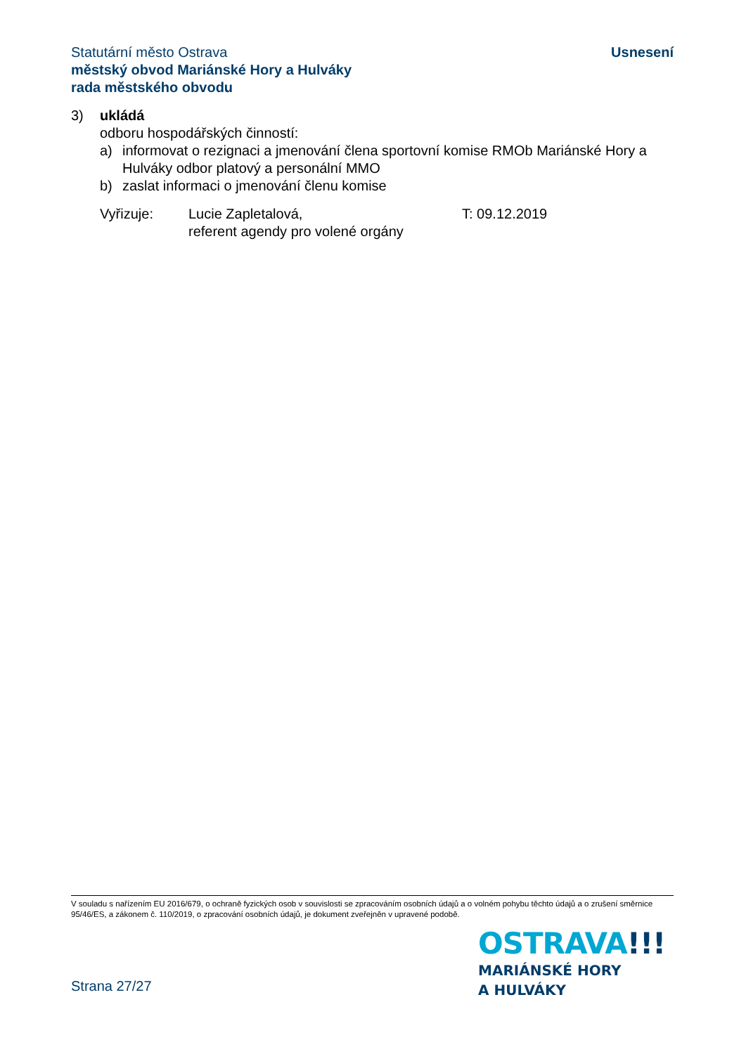Statutární město Ostrava
městský obvod Mariánské Hory a Hulváky
rada městského obvodu
Usnesení
3) ukládá
odboru hospodářských činností:
a) informovat o rezignaci a jmenování člena sportovní komise RMOb Mariánské Hory a Hulváky odbor platový a personální MMO
b) zaslat informaci o jmenování členu komise
Vyřizuje: Lucie Zapletalová,
referent agendy pro volené orgány
T: 09.12.2019
V souladu s nařízením EU 2016/679, o ochraně fyzických osob v souvislosti se zpracováním osobních údajů a o volném pohybu těchto údajů a o zrušení směrnice 95/46/ES, a zákonem č. 110/2019, o zpracování osobních údajů, je dokument zveřejněn v upravené podobě.
OSTRAVA!!!
MARIÁNSKÉ HORY
A HULVÁKY
Strana 27/27